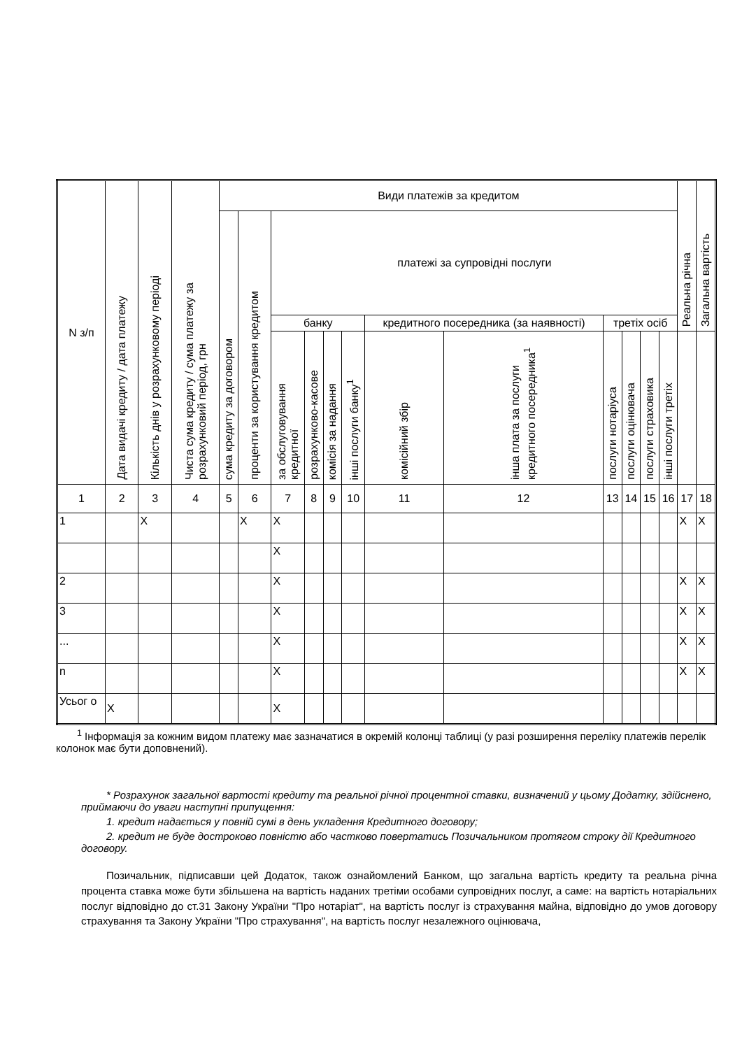| N з/п | Дата видачі кредиту / дата платежу | Кількість днів у розрахунковому періоді | Чиста сума кредиту / сума платежу за розрахунковий період, грн | Види платежів за кредитом | | | | | | | | | | | | Реальна річна | Загальна вартість |
| --- | --- | --- | --- | --- | --- | --- | --- | --- | --- | --- | --- | --- | --- | --- | --- | --- | --- |
| | | | | сума кредиту за договором | проценти за користування кредитом | платежі за супровідні послуги | | | | | | | | | | | |
| | | | | | | банку | | | | кредитного посередника (за наявності) | | третіх осіб | | | | | |
| | | | | | | за обслуговування кредитної | розрахунково-касове | комісія за надання | інші послуги банку<sup>1</sup> | комісійний збір | інша плата за послуги кредитного посередника<sup>1</sup> | послуги нотаріуса | послуги оцінювача | послуги страховика | інші послуги третіх | | |
| 1 | 2 | 3 | 4 | 5 | 6 | 7 | 8 | 9 | 10 | 11 | 12 | 13 | 14 | 15 | 16 | 17 | 18 |
| 1 | | X | | | X | X | | | | | | | | | | X | X |
| | | | | | | X | | | | | | | | | | | |
| 2 | | | | | | X | | | | | | | | | | X | X |
| 3 | | | | | | X | | | | | | | | | | X | X |
| ... | | | | | | X | | | | | | | | | | X | X |
| n | | | | | | X | | | | | | | | | | X | X |
| Усьог о | X | | | | | X | | | | | | | | | | | |
<sup>1</sup> Інформація за кожним видом платежу має зазначатися в окремій колонці таблиці (у разі розширення переліку платежів перелік колонок має бути доповнений).
* Розрахунок загальної вартості кредиту та реальної річної процентної ставки, визначений у цьому Додатку, здійснено, приймаючи до уваги наступні припущення:
1. кредит надається у повній сумі в день укладення Кредитного договору;
2. кредит не буде достроково повністю або частково повертатись Позичальником протягом строку дії Кредитного договору.
Позичальник, підписавши цей Додаток, також ознайомлений Банком, що загальна вартість кредиту та реальна річна процента ставка може бути збільшена на вартість наданих третіми особами супровідних послуг, а саме: на вартість нотаріальних послуг відповідно до ст.31 Закону України "Про нотаріат", на вартість послуг із страхування майна, відповідно до умов договору страхування та Закону України "Про страхування", на вартість послуг незалежного оцінювача,